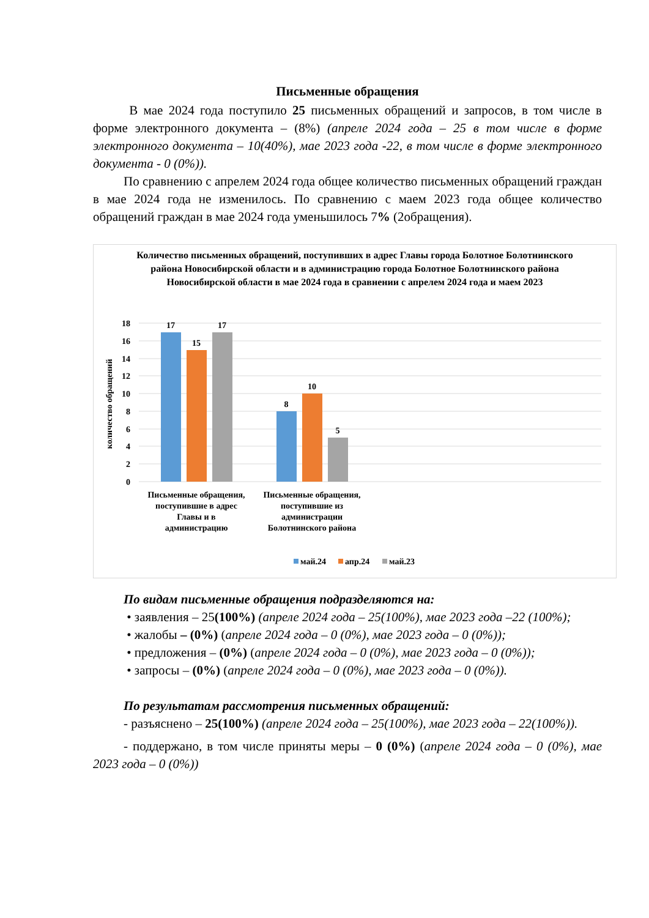Письменные обращения
В мае 2024 года поступило 25 письменных обращений и запросов, в том числе в форме электронного документа – (8%) (апреле 2024 года – 25 в том числе в форме электронного документа – 10(40%), мае 2023 года -22, в том числе в форме электронного документа - 0 (0%)).
По сравнению с апрелем 2024 года общее количество письменных обращений граждан в мае 2024 года не изменилось. По сравнению с маем 2023 года общее количество обращений граждан в мае 2024 года уменьшилось 7% (2обращения).
Количество письменных обращений, поступивших в адрес Главы города Болотное Болотнинского района Новосибирской области и в администрацию города Болотное Болотнинского района Новосибирской области в мае 2024 года в сравнении с апрелем 2024 года и маем 2023
18
16
14
12
10
8
6
4
2
0
количество обращений
17
15
17
8
10
5
Письменные обращения,
поступившие в адрес
Главы и в
администрацию
Письменные обращения,
поступившие из
администрации
Болотнинского района
май.24
апр.24
май.23
По видам письменные обращения подразделяются на:
• заявления – 25(100%) (апреле 2024 года – 25(100%), мае 2023 года –22 (100%);
• жалобы – (0%) (апреле 2024 года – 0 (0%), мае 2023 года – 0 (0%));
• предложения – (0%) (апреле 2024 года – 0 (0%), мае 2023 года – 0 (0%));
• запросы – (0%) (апреле 2024 года – 0 (0%), мае 2023 года – 0 (0%)).
По результатам рассмотрения письменных обращений:
- разъяснено – 25(100%) (апреле 2024 года – 25(100%), мае 2023 года – 22(100%)).
- поддержано, в том числе приняты меры – 0 (0%) (апреле 2024 года – 0 (0%), мае 2023 года – 0 (0%))